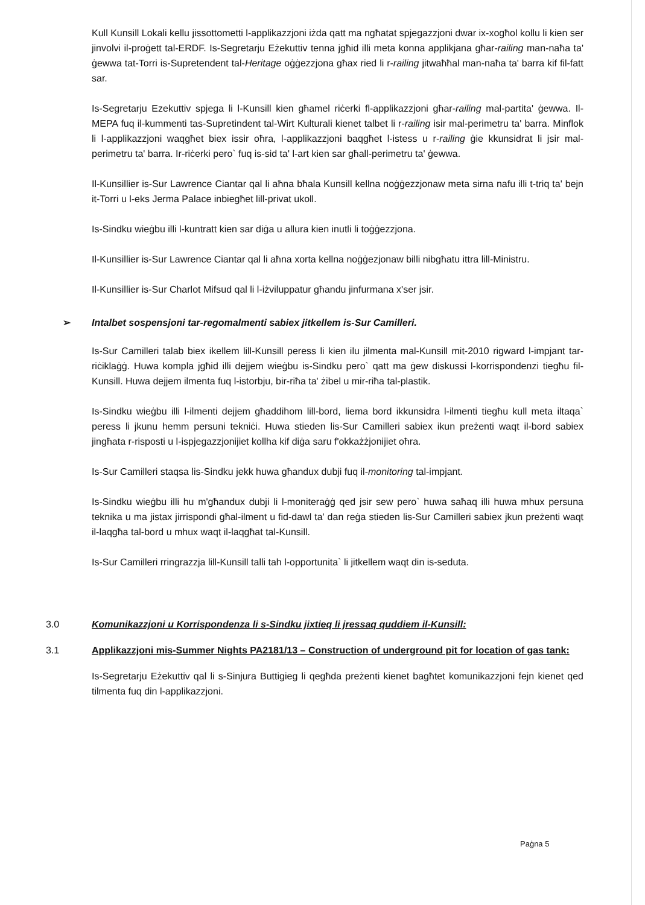Kull Kunsill Lokali kellu jissottometti l-applikazzjoni iżda qatt ma ngħatat spjegazzjoni dwar ix-xogħol kollu li kien ser jinvolvi il-proġett tal-ERDF. Is-Segretarju Eżekuttiv tenna jgħid illi meta konna applikjana għar-railing man-naħa ta' ġewwa tat-Torri is-Supretendent tal-Heritage oġġezzjona għax ried li r-railing jitwaħħal man-naħa ta' barra kif fil-fatt sar.
Is-Segretarju Ezekuttiv spjega li l-Kunsill kien għamel riċerki fl-applikazzjoni għar-railing mal-partita' ġewwa. Il-MEPA fuq il-kummenti tas-Supretindent tal-Wirt Kulturali kienet talbet li r-railing isir mal-perimetru ta' barra. Minflok li l-applikazzjoni waqgħet biex issir oħra, l-applikazzjoni baqgħet l-istess u r-railing ġie kkunsidrat li jsir mal-perimetru ta' barra. Ir-riċerki pero` fuq is-sid ta' l-art kien sar għall-perimetru ta' ġewwa.
Il-Kunsillier is-Sur Lawrence Ciantar qal li aħna bħala Kunsill kellna noġġezzjonaw meta sirna nafu illi t-triq ta' bejn it-Torri u l-eks Jerma Palace inbiegħet lill-privat ukoll.
Is-Sindku wieġbu illi l-kuntratt kien sar diġa u allura kien inutli li toġġezzjona.
Il-Kunsillier is-Sur Lawrence Ciantar qal li aħna xorta kellna noġġezjonaw billi nibgħatu ittra lill-Ministru.
Il-Kunsillier is-Sur Charlot Mifsud qal li l-iżviluppatur għandu jinfurmana x'ser jsir.
➢ Intalbet sospensjoni tar-regomalmenti sabiex jitkellem is-Sur Camilleri.
Is-Sur Camilleri talab biex ikellem lill-Kunsill peress li kien ilu jilmenta mal-Kunsill mit-2010 rigward l-impjant tar-riċiklaġġ. Huwa kompla jgħid illi dejjem wieġbu is-Sindku pero` qatt ma ġew diskussi l-korrispondenzi tiegħu fil-Kunsill. Huwa dejjem ilmenta fuq l-istorbju, bir-riħa ta' żibel u mir-riħa tal-plastik.
Is-Sindku wieġbu illi l-ilmenti dejjem għaddihom lill-bord, liema bord ikkunsidra l-ilmenti tiegħu kull meta iltaqa` peress li jkunu hemm persuni tekniċi. Huwa stieden lis-Sur Camilleri sabiex ikun preżenti waqt il-bord sabiex jingħata r-risposti u l-ispjegazzjonijiet kollha kif diġa saru f'okkażżjonijiet oħra.
Is-Sur Camilleri staqsa lis-Sindku jekk huwa għandux dubji fuq il-monitoring tal-impjant.
Is-Sindku wieġbu illi hu m'għandux dubji li l-moniteraġġ qed jsir sew pero` huwa saħaq illi huwa mhux persuna teknika u ma jistax jirrispondi għal-ilment u fid-dawl ta' dan reġa stieden lis-Sur Camilleri sabiex jkun preżenti waqt il-laqgħa tal-bord u mhux waqt il-laqgħat tal-Kunsill.
Is-Sur Camilleri rringrazzja lill-Kunsill talli tah l-opportunita` li jitkellem waqt din is-seduta.
3.0 Komunikazzjoni u Korrispondenza li s-Sindku jixtieq li jressaq quddiem il-Kunsill:
3.1 Applikazzjoni mis-Summer Nights PA2181/13 – Construction of underground pit for location of gas tank:
Is-Segretarju Eżekuttiv qal li s-Sinjura Buttigieg li qegħda preżenti kienet bagħtet komunikazzjoni fejn kienet qed tilmenta fuq din l-applikazzjoni.
Paġna 5